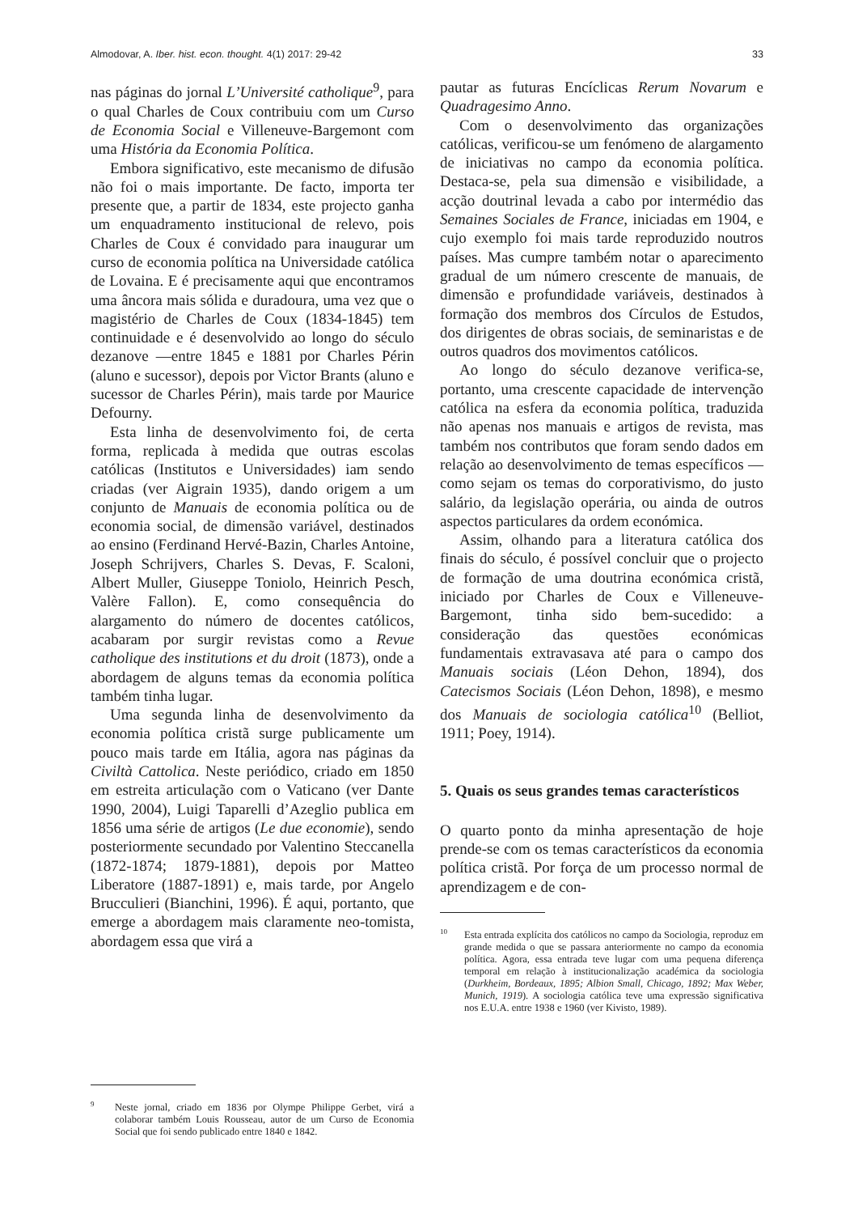Almodovar, A. Iber. hist. econ. thought. 4(1) 2017: 29-42 33
nas páginas do jornal L’Université catholique<sup>9</sup>, para o qual Charles de Coux contribuiu com um Curso de Economia Social e Villeneuve-Bargemont com uma História da Economia Política.
Embora significativo, este mecanismo de difusão não foi o mais importante. De facto, importa ter presente que, a partir de 1834, este projecto ganha um enquadramento institucional de relevo, pois Charles de Coux é convidado para inaugurar um curso de economia política na Universidade católica de Lovaina. E é precisamente aqui que encontramos uma âncora mais sólida e duradoura, uma vez que o magistério de Charles de Coux (1834-1845) tem continuidade e é desenvolvido ao longo do século dezanove —entre 1845 e 1881 por Charles Périn (aluno e sucessor), depois por Victor Brants (aluno e sucessor de Charles Périn), mais tarde por Maurice Defourny.
Esta linha de desenvolvimento foi, de certa forma, replicada à medida que outras escolas católicas (Institutos e Universidades) iam sendo criadas (ver Aigrain 1935), dando origem a um conjunto de Manuais de economia política ou de economia social, de dimensão variável, destinados ao ensino (Ferdinand Hervé-Bazin, Charles Antoine, Joseph Schrijvers, Charles S. Devas, F. Scaloni, Albert Muller, Giuseppe Toniolo, Heinrich Pesch, Valère Fallon). E, como consequência do alargamento do número de docentes católicos, acabaram por surgir revistas como a Revue catholique des institutions et du droit (1873), onde a abordagem de alguns temas da economia política também tinha lugar.
Uma segunda linha de desenvolvimento da economia política cristã surge publicamente um pouco mais tarde em Itália, agora nas páginas da Civiltà Cattolica. Neste periódico, criado em 1850 em estreita articulação com o Vaticano (ver Dante 1990, 2004), Luigi Taparelli d’Azeglio publica em 1856 uma série de artigos (Le due economie), sendo posteriormente secundado por Valentino Steccanella (1872-1874; 1879-1881), depois por Matteo Liberatore (1887-1891) e, mais tarde, por Angelo Brucculieri (Bianchini, 1996). É aqui, portanto, que emerge a abordagem mais claramente neo-tomista, abordagem essa que virá a
<sup>9</sup> Neste jornal, criado em 1836 por Olympe Philippe Gerbet, virá a colaborar também Louis Rousseau, autor de um Curso de Economia Social que foi sendo publicado entre 1840 e 1842.
pautar as futuras Encíclicas Rerum Novarum e Quadragesimo Anno.
Com o desenvolvimento das organizações católicas, verificou-se um fenómeno de alargamento de iniciativas no campo da economia política. Destaca-se, pela sua dimensão e visibilidade, a acção doutrinal levada a cabo por intermédio das Semaines Sociales de France, iniciadas em 1904, e cujo exemplo foi mais tarde reproduzido noutros países. Mas cumpre também notar o aparecimento gradual de um número crescente de manuais, de dimensão e profundidade variáveis, destinados à formação dos membros dos Círculos de Estudos, dos dirigentes de obras sociais, de seminaristas e de outros quadros dos movimentos católicos.
Ao longo do século dezanove verifica-se, portanto, uma crescente capacidade de intervenção católica na esfera da economia política, traduzida não apenas nos manuais e artigos de revista, mas também nos contributos que foram sendo dados em relação ao desenvolvimento de temas específicos — como sejam os temas do corporativismo, do justo salário, da legislação operária, ou ainda de outros aspectos particulares da ordem económica.
Assim, olhando para a literatura católica dos finais do século, é possível concluir que o projecto de formação de uma doutrina económica cristã, iniciado por Charles de Coux e Villeneuve-Bargemont, tinha sido bem-sucedido: a consideração das questões económicas fundamentais extravasava até para o campo dos Manuais sociais (Léon Dehon, 1894), dos Catecismos Sociais (Léon Dehon, 1898), e mesmo dos Manuais de sociologia católica<sup>10</sup> (Belliot, 1911; Poey, 1914).
5. Quais os seus grandes temas característicos
O quarto ponto da minha apresentação de hoje prende-se com os temas característicos da economia política cristã. Por força de um processo normal de aprendizagem e de con-
<sup>10</sup> Esta entrada explícita dos católicos no campo da Sociologia, reproduz em grande medida o que se passara anteriormente no campo da economia política. Agora, essa entrada teve lugar com uma pequena diferença temporal em relação à institucionalização académica da sociologia (Durkheim, Bordeaux, 1895; Albion Small, Chicago, 1892; Max Weber, Munich, 1919). A sociologia católica teve uma expressão significativa nos E.U.A. entre 1938 e 1960 (ver Kivisto, 1989).